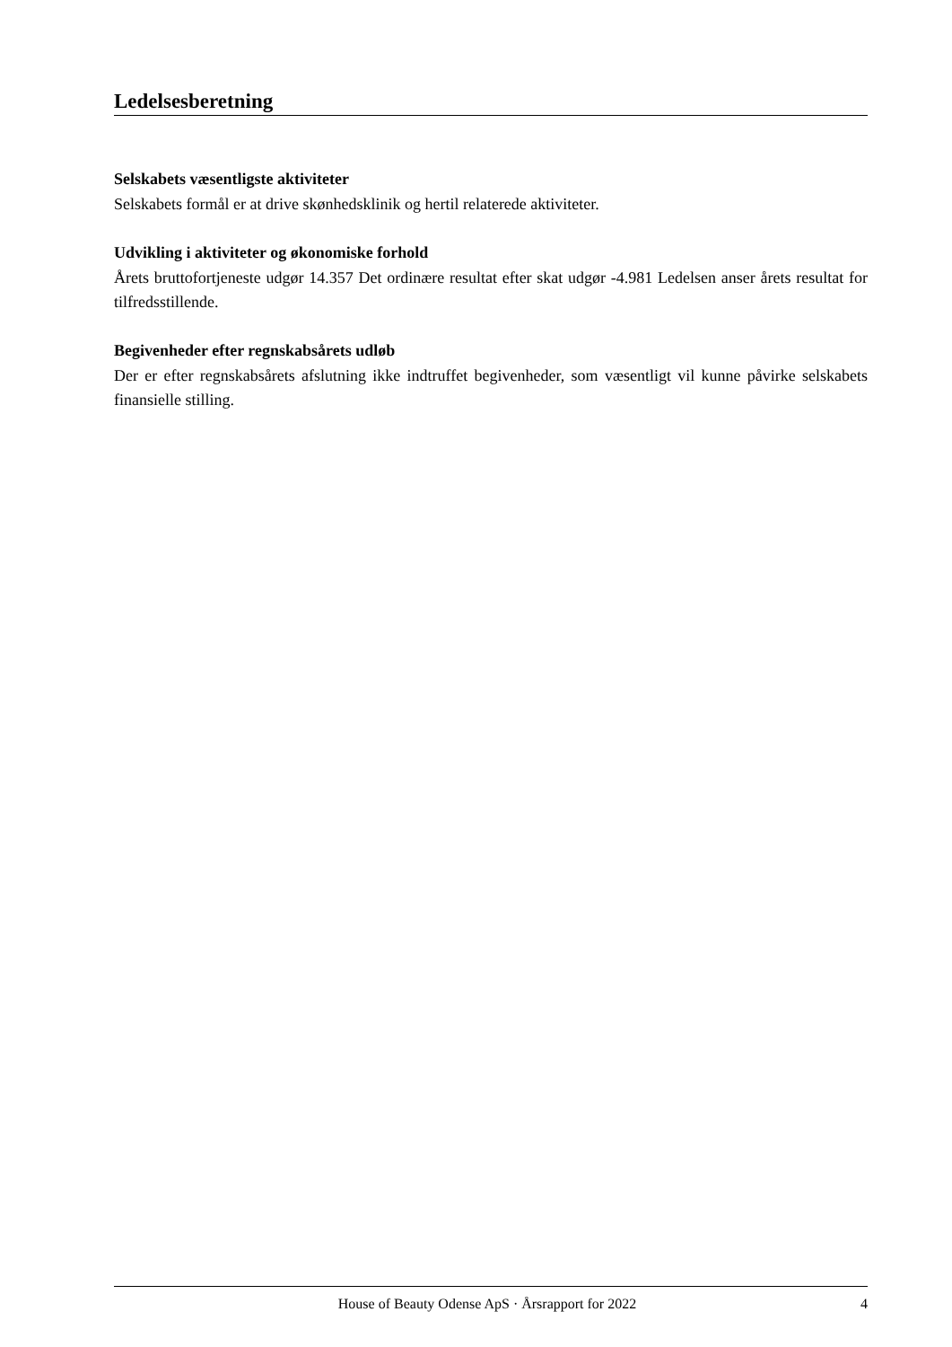Ledelsesberetning
Selskabets væsentligste aktiviteter
Selskabets formål er at drive skønhedsklinik og hertil relaterede aktiviteter.
Udvikling i aktiviteter og økonomiske forhold
Årets bruttofortjeneste udgør 14.357 Det ordinære resultat efter skat udgør -4.981 Ledelsen anser årets resultat for tilfredsstillende.
Begivenheder efter regnskabsårets udløb
Der er efter regnskabsårets afslutning ikke indtruffet begivenheder, som væsentligt vil kunne påvirke selskabets finansielle stilling.
House of Beauty Odense ApS · Årsrapport for 2022 4